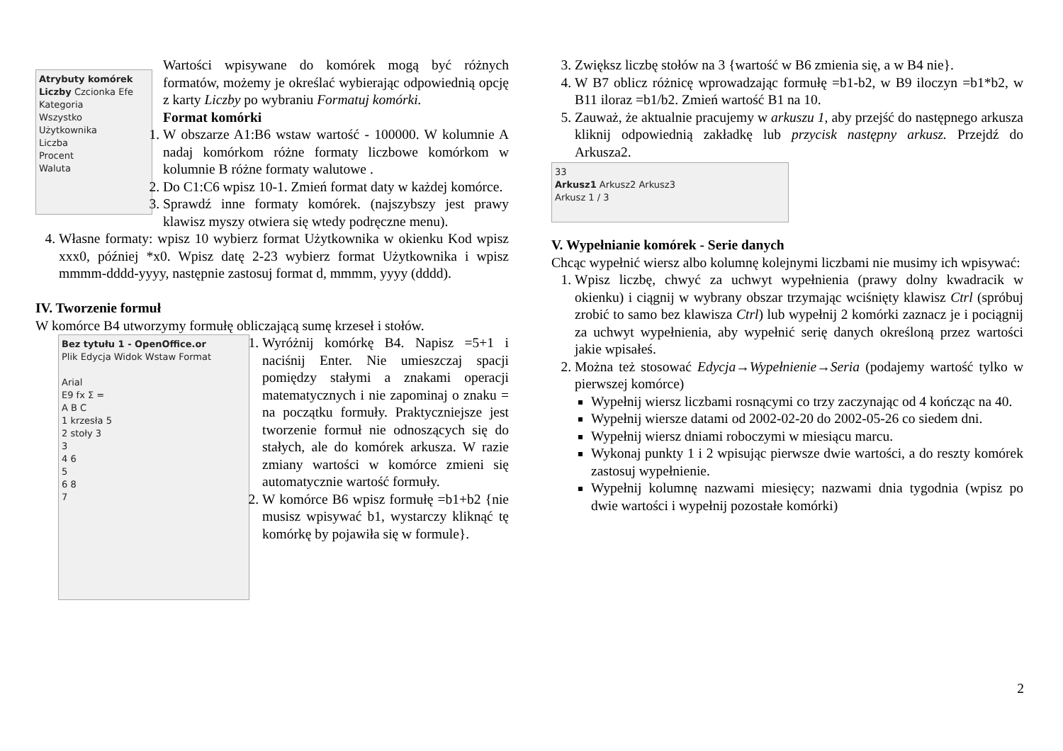Atrybuty komórek
Liczby Czcionka Efe
Kategoria
Wszystko
Użytkownika
Liczba
Procent
Waluta
Wartości wpisywane do komórek mogą być różnych formatów, możemy je określać wybierając odpowiednią opcję z karty Liczby po wybraniu Formatuj komórki.
Format komórki
1. W obszarze A1:B6 wstaw wartość - 100000. W kolumnie A nadaj komórkom różne formaty liczbowe komórkom w kolumnie B różne formaty walutowe .
2. Do C1:C6 wpisz 10-1. Zmień format daty w każdej komórce.
3. Sprawdź inne formaty komórek. (najszybszy jest prawy klawisz myszy otwiera się wtedy podręczne menu).
4. Własne formaty: wpisz 10 wybierz format Użytkownika w okienku Kod wpisz xxx0, później *x0. Wpisz datę 2-23 wybierz format Użytkownika i wpisz mmmm-dddd-yyyy, następnie zastosuj format d, mmmm, yyyy (dddd).
IV. Tworzenie formuł
W komórce B4 utworzymy formułę obliczającą sumę krzeseł i stołów.
Bez tytułu 1 - OpenOffice.or
Plik Edycja Widok Wstaw Format
Arial
E9 fx Σ =
A B C
1 krzesła 5
2 stoły 3
3
4 6
5
6 8
7
1. Wyróżnij komórkę B4. Napisz =5+1 i naciśnij Enter. Nie umieszczaj spacji pomiędzy stałymi a znakami operacji matematycznych i nie zapominaj o znaku = na początku formuły. Praktyczniejsze jest tworzenie formuł nie odnoszących się do stałych, ale do komórek arkusza. W razie zmiany wartości w komórce zmieni się automatycznie wartość formuły.
2. W komórce B6 wpisz formułę =b1+b2 {nie musisz wpisywać b1, wystarczy kliknąć tę komórkę by pojawiła się w formule}.
3. Zwiększ liczbę stołów na 3 {wartość w B6 zmienia się, a w B4 nie}.
4. W B7 oblicz różnicę wprowadzając formułę =b1-b2, w B9 iloczyn =b1*b2, w B11 iloraz =b1/b2. Zmień wartość B1 na 10.
5. Zauważ, że aktualnie pracujemy w arkuszu 1, aby przejść do następnego arkusza kliknij odpowiednią zakładkę lub przycisk następny arkusz. Przejdź do Arkusza2.
33
Arkusz1 Arkusz2 Arkusz3
Arkusz 1 / 3
V. Wypełnianie komórek - Serie danych
Chcąc wypełnić wiersz albo kolumnę kolejnymi liczbami nie musimy ich wpisywać:
1. Wpisz liczbę, chwyć za uchwyt wypełnienia (prawy dolny kwadracik w okienku) i ciągnij w wybrany obszar trzymając wciśnięty klawisz Ctrl (spróbuj zrobić to samo bez klawisza Ctrl) lub wypełnij 2 komórki zaznacz je i pociągnij za uchwyt wypełnienia, aby wypełnić serię danych określoną przez wartości jakie wpisałeś.
2. Można też stosować Edycja→Wypełnienie→Seria (podajemy wartość tylko w pierwszej komórce)
Wypełnij wiersz liczbami rosnącymi co trzy zaczynając od 4 kończąc na 40.
Wypełnij wiersze datami od 2002-02-20 do 2002-05-26 co siedem dni.
Wypełnij wiersz dniami roboczymi w miesiącu marcu.
Wykonaj punkty 1 i 2 wpisując pierwsze dwie wartości, a do reszty komórek zastosuj wypełnienie.
Wypełnij kolumnę nazwami miesięcy; nazwami dnia tygodnia (wpisz po dwie wartości i wypełnij pozostałe komórki)
2